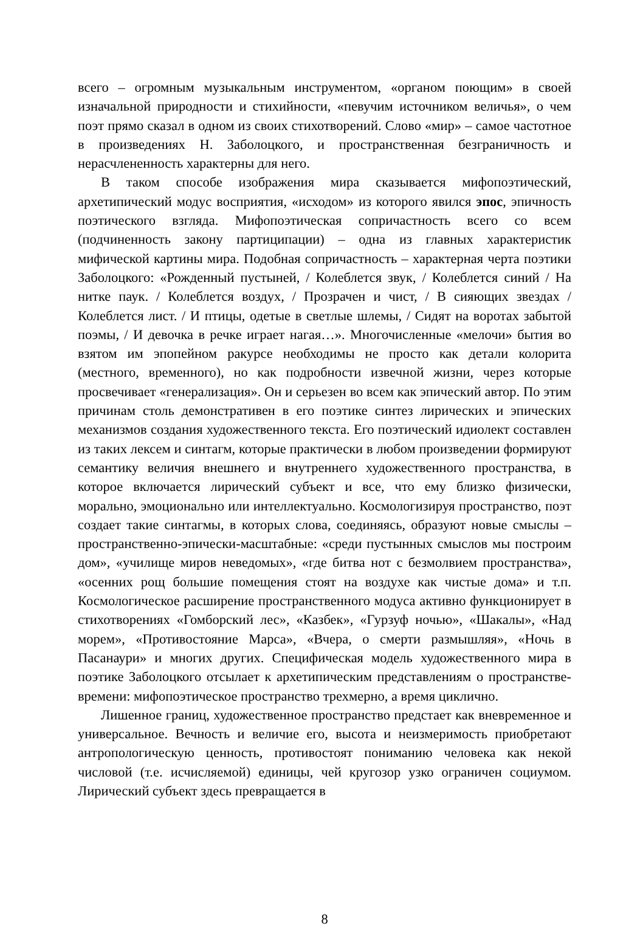всего – огромным музыкальным инструментом, «органом поющим» в своей изначальной природности и стихийности, «певучим источником величья», о чем поэт прямо сказал в одном из своих стихотворений. Слово «мир» – самое частотное в произведениях Н. Заболоцкого, и пространственная безграничность и нерасчлененность характерны для него.
В таком способе изображения мира сказывается мифопоэтический, архетипический модус восприятия, «исходом» из которого явился эпос, эпичность поэтического взгляда. Мифопоэтическая сопричастность всего со всем (подчиненность закону партиципации) – одна из главных характеристик мифической картины мира. Подобная сопричастность – характерная черта поэтики Заболоцкого: «Рожденный пустыней, / Колеблется звук, / Колеблется синий / На нитке паук. / Колеблется воздух, / Прозрачен и чист, / В сияющих звездах / Колеблется лист. / И птицы, одетые в светлые шлемы, / Сидят на воротах забытой поэмы, / И девочка в речке играет нагая…». Многочисленные «мелочи» бытия во взятом им эпопейном ракурсе необходимы не просто как детали колорита (местного, временного), но как подробности извечной жизни, через которые просвечивает «генерализация». Он и серьезен во всем как эпический автор. По этим причинам столь демонстративен в его поэтике синтез лирических и эпических механизмов создания художественного текста. Его поэтический идиолект составлен из таких лексем и синтагм, которые практически в любом произведении формируют семантику величия внешнего и внутреннего художественного пространства, в которое включается лирический субъект и все, что ему близко физически, морально, эмоционально или интеллектуально. Космологизируя пространство, поэт создает такие синтагмы, в которых слова, соединяясь, образуют новые смыслы – пространственно-эпически-масштабные: «среди пустынных смыслов мы построим дом», «училище миров неведомых», «где битва нот с безмолвием пространства», «осенних рощ большие помещения стоят на воздухе как чистые дома» и т.п. Космологическое расширение пространственного модуса активно функционирует в стихотворениях «Гомборский лес», «Казбек», «Гурзуф ночью», «Шакалы», «Над морем», «Противостояние Марса», «Вчера, о смерти размышляя», «Ночь в Пасанаури» и многих других. Специфическая модель художественного мира в поэтике Заболоцкого отсылает к архетипическим представлениям о пространстве-времени: мифопоэтическое пространство трехмерно, а время циклично.
Лишенное границ, художественное пространство предстает как вневременное и универсальное. Вечность и величие его, высота и неизмеримость приобретают антропологическую ценность, противостоят пониманию человека как некой числовой (т.е. исчисляемой) единицы, чей кругозор узко ограничен социумом. Лирический субъект здесь превращается в
8